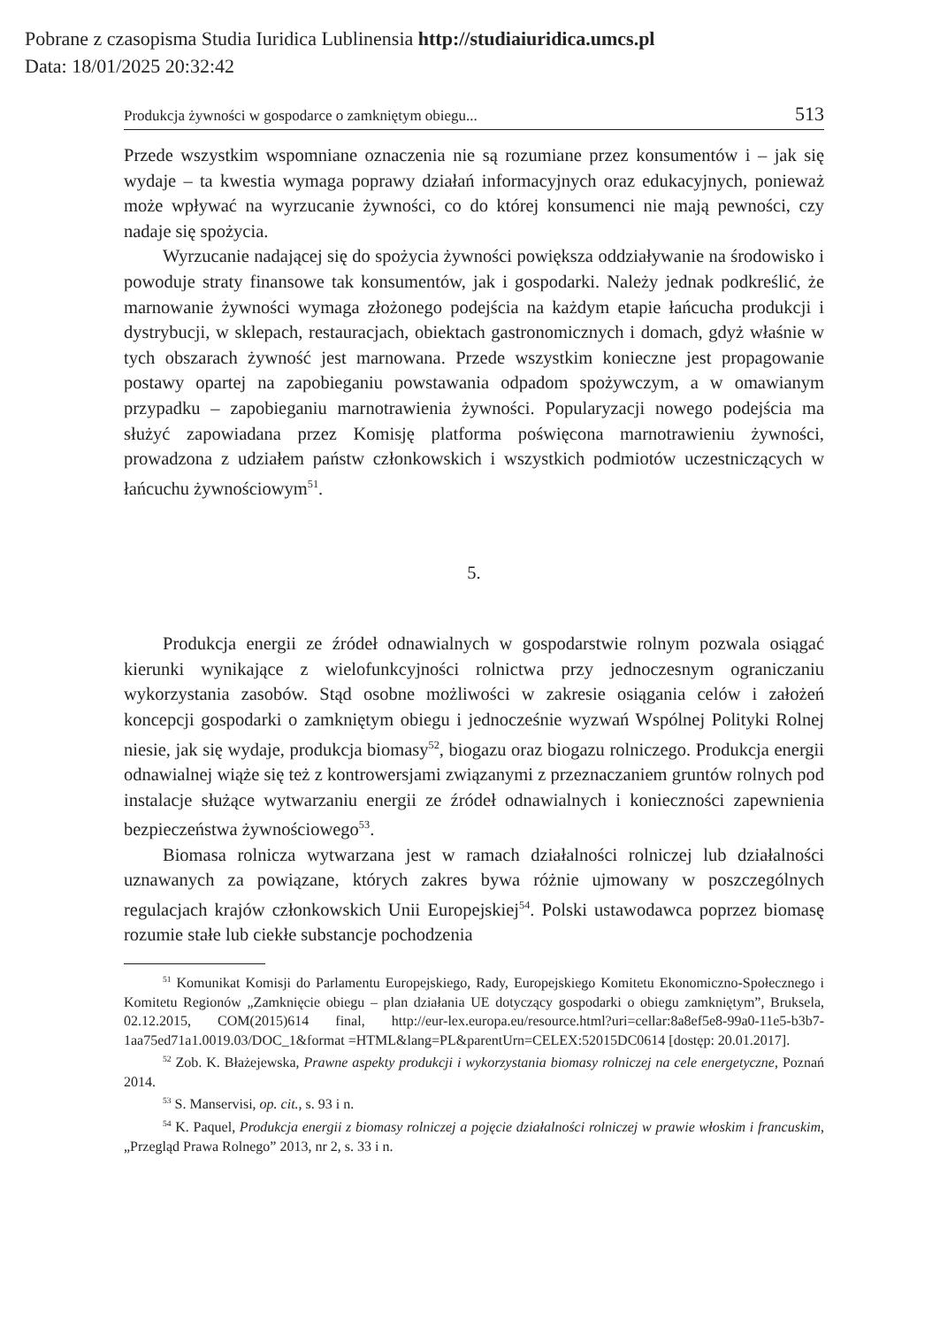Pobrane z czasopisma Studia Iuridica Lublinensia http://studiaiuridica.umcs.pl
Data: 18/01/2025 20:32:42
Produkcja żywności w gospodarce o zamkniętym obiegu... 513
Przede wszystkim wspomniane oznaczenia nie są rozumiane przez konsumentów i – jak się wydaje – ta kwestia wymaga poprawy działań informacyjnych oraz edukacyjnych, ponieważ może wpływać na wyrzucanie żywności, co do której konsumenci nie mają pewności, czy nadaje się spożycia.
Wyrzucanie nadającej się do spożycia żywności powiększa oddziaływanie na środowisko i powoduje straty finansowe tak konsumentów, jak i gospodarki. Należy jednak podkreślić, że marnowanie żywności wymaga złożonego podejścia na każdym etapie łańcucha produkcji i dystrybucji, w sklepach, restauracjach, obiektach gastronomicznych i domach, gdyż właśnie w tych obszarach żywność jest marnowana. Przede wszystkim konieczne jest propagowanie postawy opartej na zapobieganiu powstawania odpadom spożywczym, a w omawianym przypadku – zapobieganiu marnotrawienia żywności. Popularyzacji nowego podejścia ma służyć zapowiadana przez Komisję platforma poświęcona marnotrawieniu żywności, prowadzona z udziałem państw członkowskich i wszystkich podmiotów uczestniczących w łańcuchu żywnościowym<sup>51</sup>.
5.
Produkcja energii ze źródeł odnawialnych w gospodarstwie rolnym pozwala osiągać kierunki wynikające z wielofunkcyjności rolnictwa przy jednoczesnym ograniczaniu wykorzystania zasobów. Stąd osobne możliwości w zakresie osiągania celów i założeń koncepcji gospodarki o zamkniętym obiegu i jednocześnie wyzwań Wspólnej Polityki Rolnej niesie, jak się wydaje, produkcja biomasy<sup>52</sup>, biogazu oraz biogazu rolniczego. Produkcja energii odnawialnej wiąże się też z kontrowersjami związanymi z przeznaczaniem gruntów rolnych pod instalacje służące wytwarzaniu energii ze źródeł odnawialnych i konieczności zapewnienia bezpieczeństwa żywnościowego<sup>53</sup>.
Biomasa rolnicza wytwarzana jest w ramach działalności rolniczej lub działalności uznawanych za powiązane, których zakres bywa różnie ujmowany w poszczególnych regulacjach krajów członkowskich Unii Europejskiej<sup>54</sup>. Polski ustawodawca poprzez biomasę rozumie stałe lub ciekłe substancje pochodzenia
<sup>51</sup> Komunikat Komisji do Parlamentu Europejskiego, Rady, Europejskiego Komitetu Ekonomiczno-Społecznego i Komitetu Regionów „Zamknięcie obiegu – plan działania UE dotyczący gospodarki o obiegu zamkniętym”, Bruksela, 02.12.2015, COM(2015)614 final, http://eur-lex.europa.eu/resource.html?uri=cellar:8a8ef5e8-99a0-11e5-b3b7-1aa75ed71a1.0019.03/DOC_1&format =HTML&lang=PL&parentUrn=CELEX:52015DC0614 [dostęp: 20.01.2017].
<sup>52</sup> Zob. K. Błażejewska, Prawne aspekty produkcji i wykorzystania biomasy rolniczej na cele energetyczne, Poznań 2014.
<sup>53</sup> S. Manservisi, op. cit., s. 93 i n.
<sup>54</sup> K. Paquel, Produkcja energii z biomasy rolniczej a pojęcie działalności rolniczej w prawie włoskim i francuskim, „Przegląd Prawa Rolnego” 2013, nr 2, s. 33 i n.